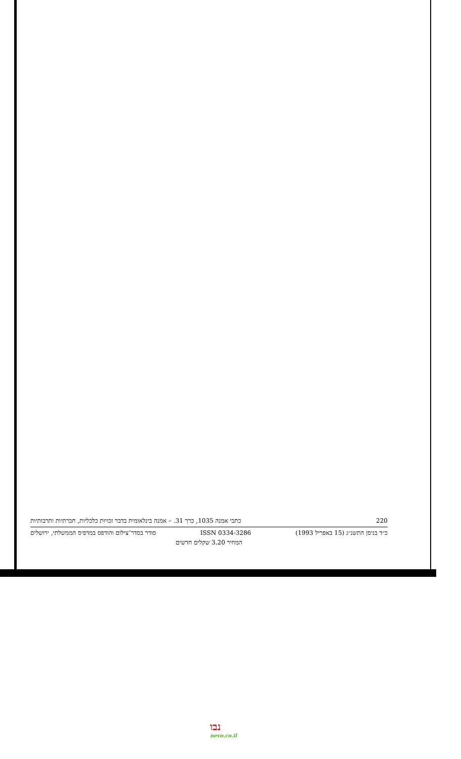220 כתבי אמנה 1035, כרך 31. – אמנה בינלאומית בדבר זכויות כלכליות, חברתיות ותרבותיות
כ״ד בניסן התשנ״ג (15 באפריל 1993) ISSN 0334-3286 סודר בסדר־צילום והודפס במדפיס הממשלתי, ירושלים
המחיר 3.20 שקלים חדשים
נבו
nevo.co.il